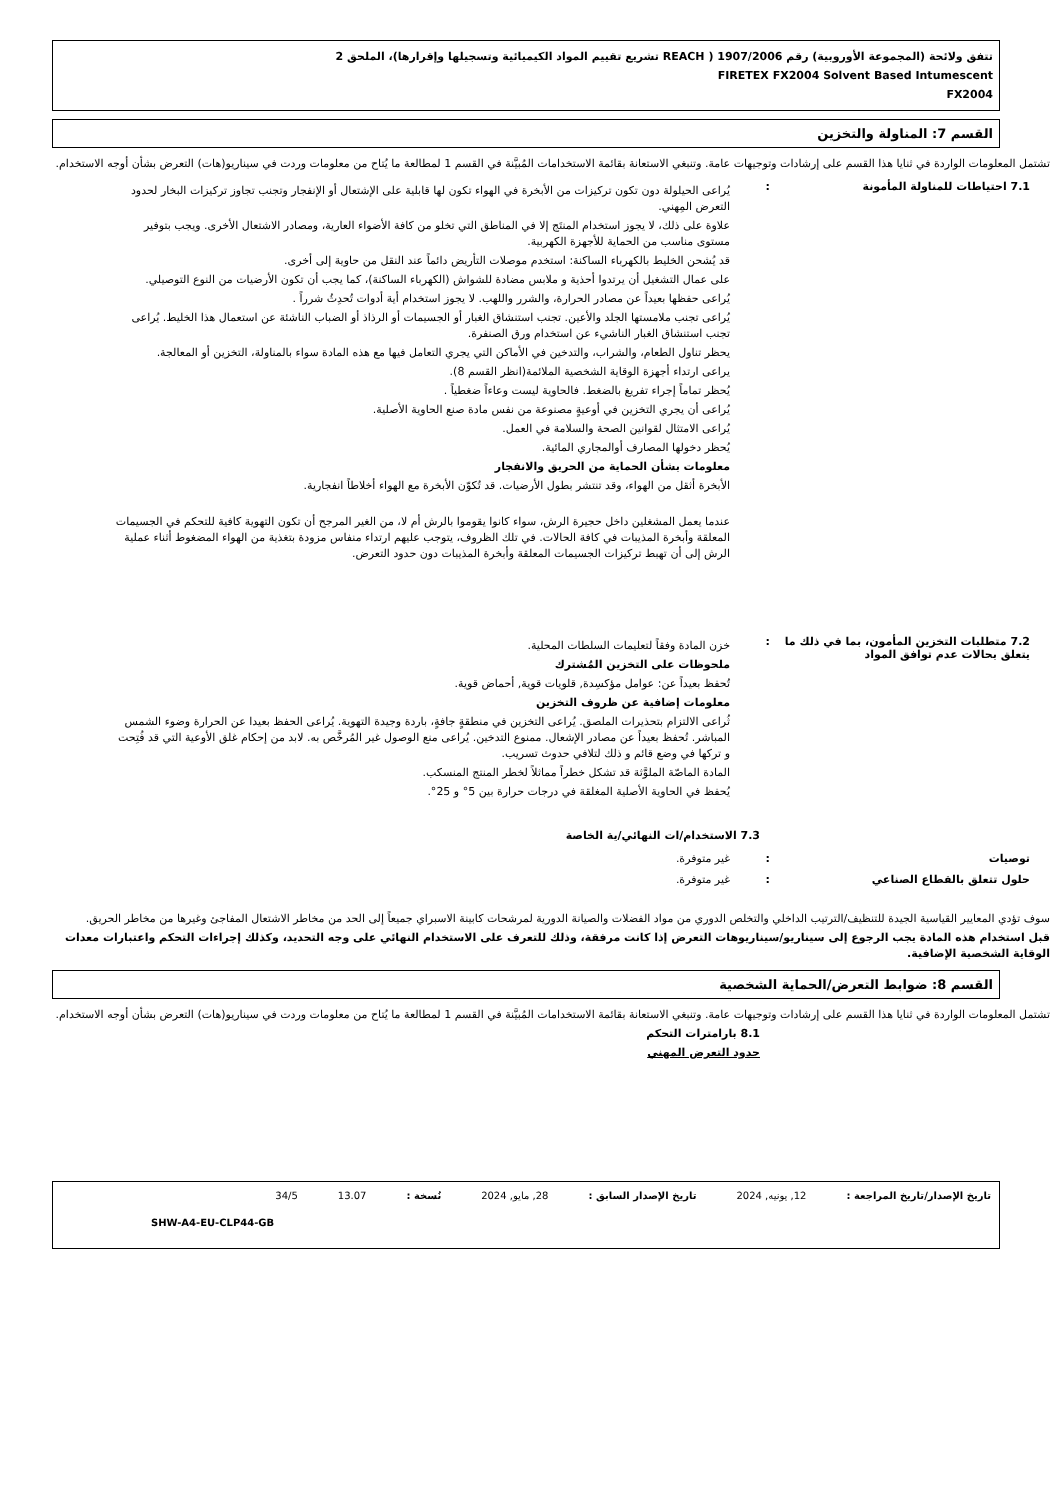تتفق ولائحة (المجموعة الأوروبية) رقم 1907/2006 ( REACH تشريع تقييم المواد الكيميائية وتسجيلها وإقرارها)، الملحق 2
FIRETEX FX2004 Solvent Based Intumescent
FX2004
القسم 7: المناولة والتخزين
تشتمل المعلومات الواردة في ثنايا هذا القسم على إرشادات وتوجيهات عامة. وتنبغي الاستعانة بقائمة الاستخدامات المُبيَّنة في القسم 1 لمطالعة ما يُتاح من معلومات وردت في سيناريو(هات) التعرض بشأن أوجه الاستخدام.
7.1 احتياطات للمناولة المأمونة :
يُراعى الحيلولة دون تكون تركيزات من الأبخرة في الهواء تكون لها قابلية على الإشتعال أو الإنفجار وتجنب تجاوز تركيزات البخار لحدود التعرض المِهني.
علاوة على ذلك، لا يجوز استخدام المنتَج إلا في المناطق التي تخلو من كافة الأضواء العارية، ومصادر الاشتعال الأخرى. ويجب بتوفير مستوى مناسب من الحماية للأجهزة الكهربية.
قد يُشحن الخليط بالكهرباء الساكنة: استخدم موصلات التأريض دائماً عند النقل من حاوية إلى أخرى.
على عمال التشغيل أن يرتدوا أحذية و ملابس مضادة للشواش (الكهرباء الساكنة)، كما يجب أن تكون الأرضيات من النوع التوصيلي.
يُراعى حفظها بعيداً عن مصادر الحرارة، والشرر واللهب. لا يجوز استخدام أية أدوات تُحدِثُ شرراً .
يُراعى تجنب ملامستها الجلد والأعين. تجنب استنشاق الغبار أو الجسيمات أو الرذاذ أو الضباب الناشئة عن استعمال هذا الخليط. يُراعى تجنب استنشاق الغبار الناشيء عن استخدام ورق الصنفرة.
يحظر تناول الطعام، والشراب، والتدخين في الأماكن التي يجري التعامل فيها مع هذه المادة سواء بالمناولة، التخزين أو المعالجة.
يراعى ارتداء أجهزة الوقاية الشخصية الملائمة(انظر القسم 8).
يُحظر تماماً إجراء تفريغ بالضغط. فالحاوية ليست وعاءاً ضغطياً .
يُراعى أن يجري التخزين في أوعيةٍ مصنوعة من نفس مادة صنع الحاوية الأصلية.
يُراعى الامتثال لقوانين الصحة والسلامة في العمل.
يُحظر دخولها المصارف أوالمجاري المائية.
معلومات بشأن الحماية من الحريق والانفجار
الأبخرة أثقل من الهواء، وقد تنتشر بطول الأرضيات. قد تُكوّن الأبخرة مع الهواء أخلاطاً انفجارية.
عندما يعمل المشغلين داخل حجيرة الرش، سواء كانوا يقوموا بالرش أم لا، من الغير المرجح أن تكون التهوية كافية للتحكم في الجسيمات المعلقة وأبخرة المذيبات في كافة الحالات. في تلك الظروف، يتوجب عليهم ارتداء منفاس مزودة بتغذية من الهواء المضغوط أثناء عملية الرش إلى أن تهبط تركيزات الجسيمات المعلقة وأبخرة المذيبات دون حدود التعرض.
7.2 متطلبات التخزين المأمون، بما في ذلك ما يتعلق بحالات عدم توافق المواد
:
خزن المادة وفقاً لتعليمات السلطات المحلية.
ملحوظات على التخزين المُشترك
تُحفظ بعيداً عن: عوامل مؤكسِدة, قلويات قوية, أحماض قوية.
معلومات إضافية عن ظروف التخزين
ثُراعى الالتزام بتحذيرات الملصق. يُراعى التخزين في منطقةٍ جافةٍ، باردة وجيدة التهوية. يُراعى الحفظ بعيدا عن الحرارة وضوء الشمس المباشر. تُحفظ بعيداً عن مصادر الإشعال. ممنوع التدخين. يُراعى منع الوصول غير المُرخَّص به. لابد من إحكام غلق الأوعية التي قد فُتِحت و تركها في وضع قائم و ذلك لتلافي حدوث تسريب.
المادة الماصّة الملوَّثة قد تشكل خطراً مماثلاً لخطر المنتج المنسكب.
يُحفظ في الحاوية الأصلية المغلقة في درجات حرارة بين 5° و 25°.
7.3 الاستخدام/ات النهائي/ية الخاصة
توصيات : غير متوفرة.
حلول تتعلق بالقطاع الصناعي : غير متوفرة.
سوف تؤدي المعايير القياسية الجيدة للتنظيف/الترتيب الداخلي والتخلص الدوري من مواد الفضلات والصيانة الدورية لمرشحات كابينة الاسبراي جميعاً إلى الحد من مخاطر الاشتعال المفاجئ وغيرها من مخاطر الحريق.
قبل استخدام هذه المادة يجب الرجوع إلى سيناريو/سيناريوهات التعرض إذا كانت مرفقة، وذلك للتعرف على الاستخدام النهائي على وجه التحديد، وكذلك إجراءات التحكم واعتبارات معدات الوقاية الشخصية الإضافية.
القسم 8: ضوابط التعرض/الحماية الشخصية
تشتمل المعلومات الواردة في ثنايا هذا القسم على إرشادات وتوجيهات عامة. وتنبغي الاستعانة بقائمة الاستخدامات المُبيَّنة في القسم 1 لمطالعة ما يُتاح من معلومات وردت في سيناريو(هات) التعرض بشأن أوجه الاستخدام.
8.1 بارامترات التحكم
حدود التعرض المهني
تاريخ الإصدار/تاريخ المراجعة : 12, يونيه, 2024 تاريخ الإصدار السابق : 28, مايو, 2024 نُسخة : 13.07 34/5
SHW-A4-EU-CLP44-GB